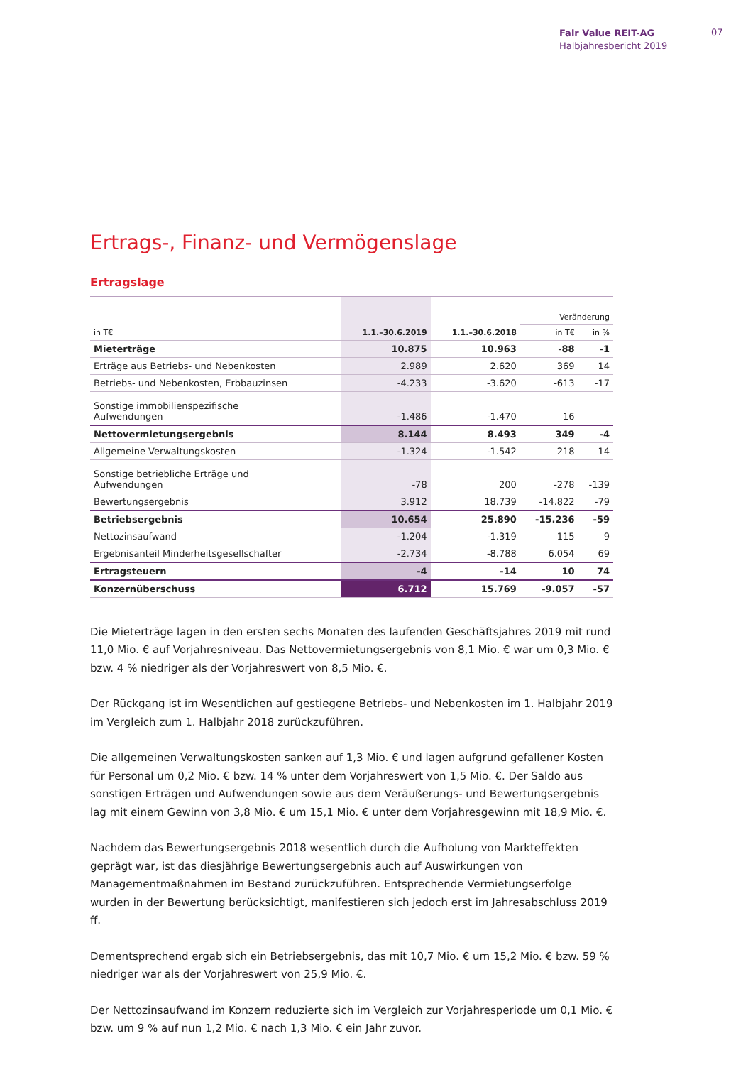Fair Value REIT-AG
Halbjahresbericht 2019
07
Ertrags-, Finanz- und Vermögenslage
Ertragslage
| | | | Veränderung | |
| --- | --- | --- | --- | --- |
| in T€ | 1.1.–30.6.2019 | 1.1.–30.6.2018 | in T€ | in % |
| Mieterträge | 10.875 | 10.963 | -88 | -1 |
| Erträge aus Betriebs- und Nebenkosten | 2.989 | 2.620 | 369 | 14 |
| Betriebs- und Nebenkosten, Erbbauzinsen | -4.233 | -3.620 | -613 | -17 |
| Sonstige immobilienspezifische Aufwendungen | -1.486 | -1.470 | 16 | – |
| Nettovermietungsergebnis | 8.144 | 8.493 | 349 | -4 |
| Allgemeine Verwaltungskosten | -1.324 | -1.542 | 218 | 14 |
| Sonstige betriebliche Erträge und Aufwendungen | -78 | 200 | -278 | -139 |
| Bewertungsergebnis | 3.912 | 18.739 | -14.822 | -79 |
| Betriebsergebnis | 10.654 | 25.890 | -15.236 | -59 |
| Nettozinsaufwand | -1.204 | -1.319 | 115 | 9 |
| Ergebnisanteil Minderheitsgesellschafter | -2.734 | -8.788 | 6.054 | 69 |
| Ertragsteuern | -4 | -14 | 10 | 74 |
| Konzernüberschuss | 6.712 | 15.769 | -9.057 | -57 |
Die Mieterträge lagen in den ersten sechs Monaten des laufenden Geschäftsjahres 2019 mit rund 11,0 Mio. € auf Vorjahresniveau. Das Nettovermietungsergebnis von 8,1 Mio. € war um 0,3 Mio. € bzw. 4 % niedriger als der Vorjahreswert von 8,5 Mio. €.
Der Rückgang ist im Wesentlichen auf gestiegene Betriebs- und Nebenkosten im 1. Halbjahr 2019 im Vergleich zum 1. Halbjahr 2018 zurückzuführen.
Die allgemeinen Verwaltungskosten sanken auf 1,3 Mio. € und lagen aufgrund gefallener Kosten für Personal um 0,2 Mio. € bzw. 14 % unter dem Vorjahreswert von 1,5 Mio. €. Der Saldo aus sonstigen Erträgen und Aufwendungen sowie aus dem Veräußerungs- und Bewertungsergebnis lag mit einem Gewinn von 3,8 Mio. € um 15,1 Mio. € unter dem Vorjahresgewinn mit 18,9 Mio. €.
Nachdem das Bewertungsergebnis 2018 wesentlich durch die Aufholung von Markteffekten geprägt war, ist das diesjährige Bewertungsergebnis auch auf Auswirkungen von Managementmaßnahmen im Bestand zurückzuführen. Entsprechende Vermietungserfolge wurden in der Bewertung berücksichtigt, manifestieren sich jedoch erst im Jahresabschluss 2019 ff.
Dementsprechend ergab sich ein Betriebsergebnis, das mit 10,7 Mio. € um 15,2 Mio. € bzw. 59 % niedriger war als der Vorjahreswert von 25,9 Mio. €.
Der Nettozinsaufwand im Konzern reduzierte sich im Vergleich zur Vorjahresperiode um 0,1 Mio. € bzw. um 9 % auf nun 1,2 Mio. € nach 1,3 Mio. € ein Jahr zuvor.